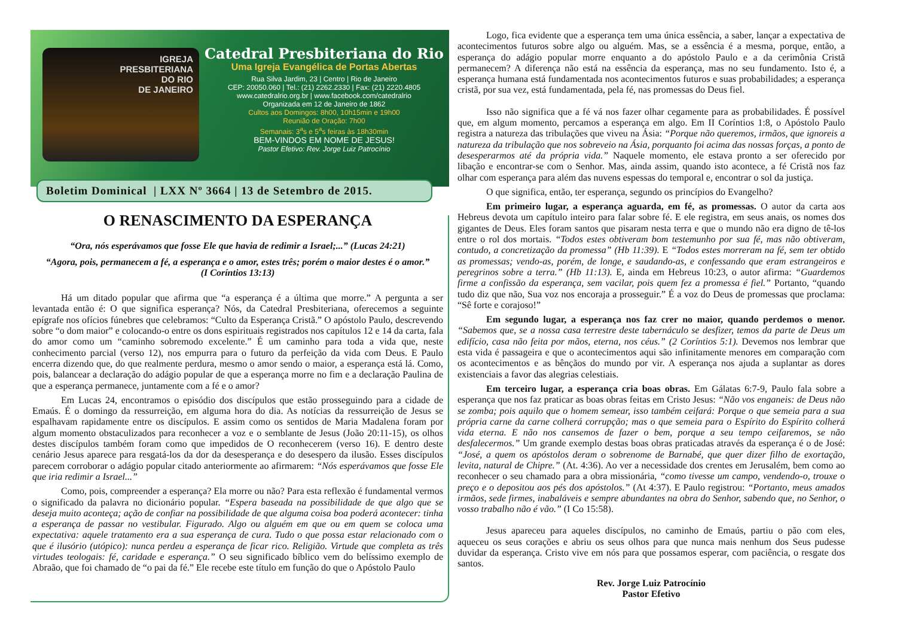IGREJA
PRESBITERIANA
DO RIO
DE JANEIRO
Catedral Presbiteriana do Rio
Uma Igreja Evangélica de Portas Abertas
Rua Silva Jardim, 23 | Centro | Rio de Janeiro
CEP: 20050.060 | Tel.: (21) 2262.2330 | Fax: (21) 2220.4805
www.catedralrio.org.br | www.facebook.com/catedralrio
Organizada em 12 de Janeiro de 1862
Cultos aos Domingos: 8h00, 10h15min e 19h00
Reunião de Oração: 7h00
Semanais: 3<sup>a</sup>s e 5<sup>a</sup>s feiras às 18h30min
BEM-VINDOS EM NOME DE JESUS!
Pastor Efetivo: Rev. Jorge Luiz Patrocínio
Boletim Dominical | LXX Nº 3664 | 13 de Setembro de 2015.
O RENASCIMENTO DA ESPERANÇA
“Ora, nós esperávamos que fosse Ele que havia de redimir a Israel;...” (Lucas 24:21)
“Agora, pois, permanecem a fé, a esperança e o amor, estes três; porém o maior destes é o amor.” (I Coríntios 13:13)
Há um ditado popular que afirma que “a esperança é a última que morre.” A pergunta a ser levantada então é: O que significa esperança? Nós, da Catedral Presbiteriana, oferecemos a seguinte epígrafe nos ofícios fúnebres que celebramos: “Culto da Esperança Cristã.” O apóstolo Paulo, descrevendo sobre “o dom maior” e colocando-o entre os dons espirituais registrados nos capítulos 12 e 14 da carta, fala do amor como um “caminho sobremodo excelente.” É um caminho para toda a vida que, neste conhecimento parcial (verso 12), nos empurra para o futuro da perfeição da vida com Deus. E Paulo encerra dizendo que, do que realmente perdura, mesmo o amor sendo o maior, a esperança está lá. Como, pois, balancear a declaração do adágio popular de que a esperança morre no fim e a declaração Paulina de que a esperança permanece, juntamente com a fé e o amor?
Em Lucas 24, encontramos o episódio dos discípulos que estão prosseguindo para a cidade de Emaús. É o domingo da ressurreição, em alguma hora do dia. As notícias da ressurreição de Jesus se espalhavam rapidamente entre os discípulos. E assim como os sentidos de Maria Madalena foram por algum momento obstaculizados para reconhecer a voz e o semblante de Jesus (João 20:11-15), os olhos destes discípulos também foram como que impedidos de O reconhecerem (verso 16). E dentro deste cenário Jesus aparece para resgatá-los da dor da desesperança e do desespero da ilusão. Esses discípulos parecem corroborar o adágio popular citado anteriormente ao afirmarem: “Nós esperávamos que fosse Ele que iria redimir a Israel...”
Como, pois, compreender a esperança? Ela morre ou não? Para esta reflexão é fundamental vermos o significado da palavra no dicionário popular. “Espera baseada na possibilidade de que algo que se deseja muito aconteça; ação de confiar na possibilidade de que alguma coisa boa poderá acontecer: tinha a esperança de passar no vestibular. Figurado. Algo ou alguém em que ou em quem se coloca uma expectativa: aquele tratamento era a sua esperança de cura. Tudo o que possa estar relacionado com o que é ilusório (utópico): nunca perdeu a esperança de ficar rico. Religião. Virtude que completa as três virtudes teologais: fé, caridade e esperança.” O seu significado bíblico vem do belíssimo exemplo de Abraão, que foi chamado de “o pai da fé.” Ele recebe este título em função do que o Apóstolo Paulo
Logo, fica evidente que a esperança tem uma única essência, a saber, lançar a expectativa de acontecimentos futuros sobre algo ou alguém. Mas, se a essência é a mesma, porque, então, a esperança do adágio popular morre enquanto a do apóstolo Paulo e a da cerimônia Cristã permanecem? A diferença não está na essência da esperança, mas no seu fundamento. Isto é, a esperança humana está fundamentada nos acontecimentos futuros e suas probabilidades; a esperança cristã, por sua vez, está fundamentada, pela fé, nas promessas do Deus fiel.
Isso não significa que a fé vá nos fazer olhar cegamente para as probabilidades. É possível que, em algum momento, percamos a esperança em algo. Em II Coríntios 1:8, o Apóstolo Paulo registra a natureza das tribulações que viveu na Ásia: “Porque não queremos, irmãos, que ignoreis a natureza da tribulação que nos sobreveio na Ásia, porquanto foi acima das nossas forças, a ponto de desesperarmos até da própria vida.” Naquele momento, ele estava pronto a ser oferecido por libação e encontrar-se com o Senhor. Mas, ainda assim, quando isto acontece, a fé Cristã nos faz olhar com esperança para além das nuvens espessas do temporal e, encontrar o sol da justiça.
O que significa, então, ter esperança, segundo os princípios do Evangelho?
Em primeiro lugar, a esperança aguarda, em fé, as promessas. O autor da carta aos Hebreus devota um capítulo inteiro para falar sobre fé. E ele registra, em seus anais, os nomes dos gigantes de Deus. Eles foram santos que pisaram nesta terra e que o mundo não era digno de tê-los entre o rol dos mortais. “Todos estes obtiveram bom testemunho por sua fé, mas não obtiveram, contudo, a concretização da promessa” (Hb 11:39). E “Todos estes morreram na fé, sem ter obtido as promessas; vendo-as, porém, de longe, e saudando-as, e confessando que eram estrangeiros e peregrinos sobre a terra.” (Hb 11:13). E, ainda em Hebreus 10:23, o autor afirma: “Guardemos firme a confissão da esperança, sem vacilar, pois quem fez a promessa é fiel.” Portanto, “quando tudo diz que não, Sua voz nos encoraja a prosseguir.” É a voz do Deus de promessas que proclama: “Sê forte e corajoso!”
Em segundo lugar, a esperança nos faz crer no maior, quando perdemos o menor. “Sabemos que, se a nossa casa terrestre deste tabernáculo se desfizer, temos da parte de Deus um edifício, casa não feita por mãos, eterna, nos céus.” (2 Coríntios 5:1). Devemos nos lembrar que esta vida é passageira e que o acontecimentos aqui são infinitamente menores em comparação com os acontecimentos e as bênçãos do mundo por vir. A esperança nos ajuda a suplantar as dores existenciais a favor das alegrias celestiais.
Em terceiro lugar, a esperança cria boas obras. Em Gálatas 6:7-9, Paulo fala sobre a esperança que nos faz praticar as boas obras feitas em Cristo Jesus: “Não vos enganeis: de Deus não se zomba; pois aquilo que o homem semear, isso também ceifará: Porque o que semeia para a sua própria carne da carne colherá corrupção; mas o que semeia para o Espírito do Espírito colherá vida eterna. E não nos cansemos de fazer o bem, porque a seu tempo ceifaremos, se não desfalecermos.” Um grande exemplo destas boas obras praticadas através da esperança é o de José: “José, a quem os apóstolos deram o sobrenome de Barnabé, que quer dizer filho de exortação, levita, natural de Chipre.” (At. 4:36). Ao ver a necessidade dos crentes em Jerusalém, bem como ao reconhecer o seu chamado para a obra missionária, “como tivesse um campo, vendendo-o, trouxe o preço e o depositou aos pés dos apóstolos.” (At 4:37). E Paulo registrou: “Portanto, meus amados irmãos, sede firmes, inabaláveis e sempre abundantes na obra do Senhor, sabendo que, no Senhor, o vosso trabalho não é vão.” (I Co 15:58).
Jesus apareceu para aqueles discípulos, no caminho de Emaús, partiu o pão com eles, aqueceu os seus corações e abriu os seus olhos para que nunca mais nenhum dos Seus pudesse duvidar da esperança. Cristo vive em nós para que possamos esperar, com paciência, o resgate dos santos.
Rev. Jorge Luiz Patrocínio
Pastor Efetivo